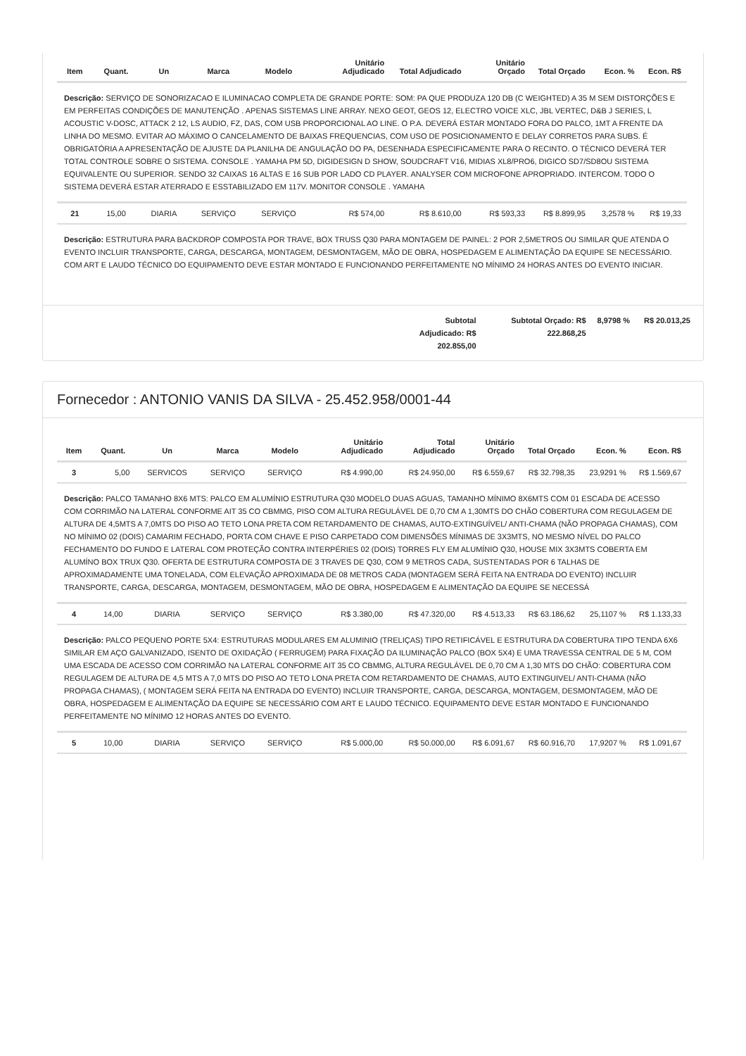| Item | Quant. | Un | Marca | Modelo | Unitário Adjudicado | Total Adjudicado | Unitário Orçado | Total Orçado | Econ. % | Econ. R$ |
| --- | --- | --- | --- | --- | --- | --- | --- | --- | --- | --- |
| Descrição: SERVIÇO DE SONORIZACAO E ILUMINACAO COMPLETA DE GRANDE PORTE: SOM: PA QUE PRODUZA 120 DB (C WEIGHTED) A 35 M SEM DISTORÇÕES E EM PERFEITAS CONDIÇÕES DE MANUTENÇÃO . APENAS SISTEMAS LINE ARRAY. NEXO GEOT, GEOS 12, ELECTRO VOICE XLC, JBL VERTEC, D&B J SERIES, L ACOUSTIC V-DOSC, ATTACK 2 12, LS AUDIO, FZ, DAS, COM USB PROPORCIONAL AO LINE. O P.A. DEVERÁ ESTAR MONTADO FORA DO PALCO, 1MT A FRENTE DA LINHA DO MESMO. EVITAR AO MÁXIMO O CANCELAMENTO DE BAIXAS FREQUENCIAS, COM USO DE POSICIONAMENTO E DELAY CORRETOS PARA SUBS. É OBRIGATÓRIA A APRESENTAÇÃO DE AJUSTE DA PLANILHA DE ANGULAÇÃO DO PA, DESENHADA ESPECIFICAMENTE PARA O RECINTO. O TÉCNICO DEVERÁ TER TOTAL CONTROLE SOBRE O SISTEMA. CONSOLE . YAMAHA PM 5D, DIGIDESIGN D SHOW, SOUDCRAFT V16, MIDIAS XL8/PRO6, DIGICO SD7/SD8OU SISTEMA EQUIVALENTE OU SUPERIOR. SENDO 32 CAIXAS 16 ALTAS E 16 SUB POR LADO CD PLAYER. ANALYSER COM MICROFONE APROPRIADO. INTERCOM. TODO O SISTEMA DEVERÁ ESTAR ATERRADO E ESSTABILIZADO EM 117V. MONITOR CONSOLE . YAMAHA | | | | | | | | | | |
| 21 | 15,00 | DIARIA | SERVIÇO | SERVIÇO | R$ 574,00 | R$ 8.610,00 | R$ 593,33 | R$ 8.899,95 | 3,2578 % | R$ 19,33 |
| Descrição: ESTRUTURA PARA BACKDROP COMPOSTA POR TRAVE, BOX TRUSS Q30 PARA MONTAGEM DE PAINEL: 2 POR 2,5METROS OU SIMILAR QUE ATENDA O EVENTO INCLUIR TRANSPORTE, CARGA, DESCARGA, MONTAGEM, DESMONTAGEM, MÃO DE OBRA, HOSPEDAGEM E ALIMENTAÇÃO DA EQUIPE SE NECESSÁRIO. COM ART E LAUDO TÉCNICO DO EQUIPAMENTO DEVE ESTAR MONTADO E FUNCIONANDO PERFEITAMENTE NO MÍNIMO 24 HORAS ANTES DO EVENTO INICIAR. | | | | | | | | | | |
Subtotal Adjudicado: R$ 202.855,00
Subtotal Orçado: R$ 222.868,25
8,9798 % R$ 20.013,25
Fornecedor : ANTONIO VANIS DA SILVA - 25.452.958/0001-44
| Item | Quant. | Un | Marca | Modelo | Unitário Adjudicado | Total Adjudicado | Unitário Orçado | Total Orçado | Econ. % | Econ. R$ |
| --- | --- | --- | --- | --- | --- | --- | --- | --- | --- | --- |
| 3 | 5,00 | SERVICOS | SERVIÇO | SERVIÇO | R$ 4.990,00 | R$ 24.950,00 | R$ 6.559,67 | R$ 32.798,35 | 23,9291 % | R$ 1.569,67 |
| Descrição: PALCO TAMANHO 8X6 MTS: PALCO EM ALUMÍNIO ESTRUTURA Q30 MODELO DUAS AGUAS, TAMANHO MÍNIMO 8X6MTS COM 01 ESCADA DE ACESSO COM CORRIMÃO NA LATERAL CONFORME AIT 35 CO CBMMG, PISO COM ALTURA REGULÁVEL DE 0,70 CM A 1,30MTS DO CHÃO COBERTURA COM REGULAGEM DE ALTURA DE 4,5MTS A 7,0MTS DO PISO AO TETO LONA PRETA COM RETARDAMENTO DE CHAMAS, AUTO-EXTINGUÍVEL/ ANTI-CHAMA (NÃO PROPAGA CHAMAS), COM NO MÍNIMO 02 (DOIS) CAMARIM FECHADO, PORTA COM CHAVE E PISO CARPETADO COM DIMENSÕES MÍNIMAS DE 3X3MTS, NO MESMO NÍVEL DO PALCO FECHAMENTO DO FUNDO E LATERAL COM PROTEÇÃO CONTRA INTERPÉRIES 02 (DOIS) TORRES FLY EM ALUMÍNIO Q30, HOUSE MIX 3X3MTS COBERTA EM ALUMÍNO BOX TRUX Q30. OFERTA DE ESTRUTURA COMPOSTA DE 3 TRAVES DE Q30, COM 9 METROS CADA, SUSTENTADAS POR 6 TALHAS DE APROXIMADAMENTE UMA TONELADA, COM ELEVAÇÃO APROXIMADA DE 08 METROS CADA (MONTAGEM SERÁ FEITA NA ENTRADA DO EVENTO) INCLUIR TRANSPORTE, CARGA, DESCARGA, MONTAGEM, DESMONTAGEM, MÃO DE OBRA, HOSPEDAGEM E ALIMENTAÇÃO DA EQUIPE SE NECESSÁ | | | | | | | | | | |
| 4 | 14,00 | DIARIA | SERVIÇO | SERVIÇO | R$ 3.380,00 | R$ 47.320,00 | R$ 4.513,33 | R$ 63.186,62 | 25,1107 % | R$ 1.133,33 |
| Descrição: PALCO PEQUENO PORTE 5X4: ESTRUTURAS MODULARES EM ALUMINIO (TRELIÇAS) TIPO RETIFICÁVEL E ESTRUTURA DA COBERTURA TIPO TENDA 6X6 SIMILAR EM AÇO GALVANIZADO, ISENTO DE OXIDAÇÃO ( FERRUGEM) PARA FIXAÇÃO DA ILUMINAÇÃO PALCO (BOX 5X4) E UMA TRAVESSA CENTRAL DE 5 M, COM UMA ESCADA DE ACESSO COM CORRIMÃO NA LATERAL CONFORME AIT 35 CO CBMMG, ALTURA REGULÁVEL DE 0,70 CM A 1,30 MTS DO CHÃO: COBERTURA COM REGULAGEM DE ALTURA DE 4,5 MTS A 7,0 MTS DO PISO AO TETO LONA PRETA COM RETARDAMENTO DE CHAMAS, AUTO EXTINGUIVEL/ ANTI-CHAMA (NÃO PROPAGA CHAMAS), ( MONTAGEM SERÁ FEITA NA ENTRADA DO EVENTO) INCLUIR TRANSPORTE, CARGA, DESCARGA, MONTAGEM, DESMONTAGEM, MÃO DE OBRA, HOSPEDAGEM E ALIMENTAÇÃO DA EQUIPE SE NECESSÁRIO COM ART E LAUDO TÉCNICO. EQUIPAMENTO DEVE ESTAR MONTADO E FUNCIONANDO PERFEITAMENTE NO MÍNIMO 12 HORAS ANTES DO EVENTO. | | | | | | | | | | |
| 5 | 10,00 | DIARIA | SERVIÇO | SERVIÇO | R$ 5.000,00 | R$ 50.000,00 | R$ 6.091,67 | R$ 60.916,70 | 17,9207 % | R$ 1.091,67 |